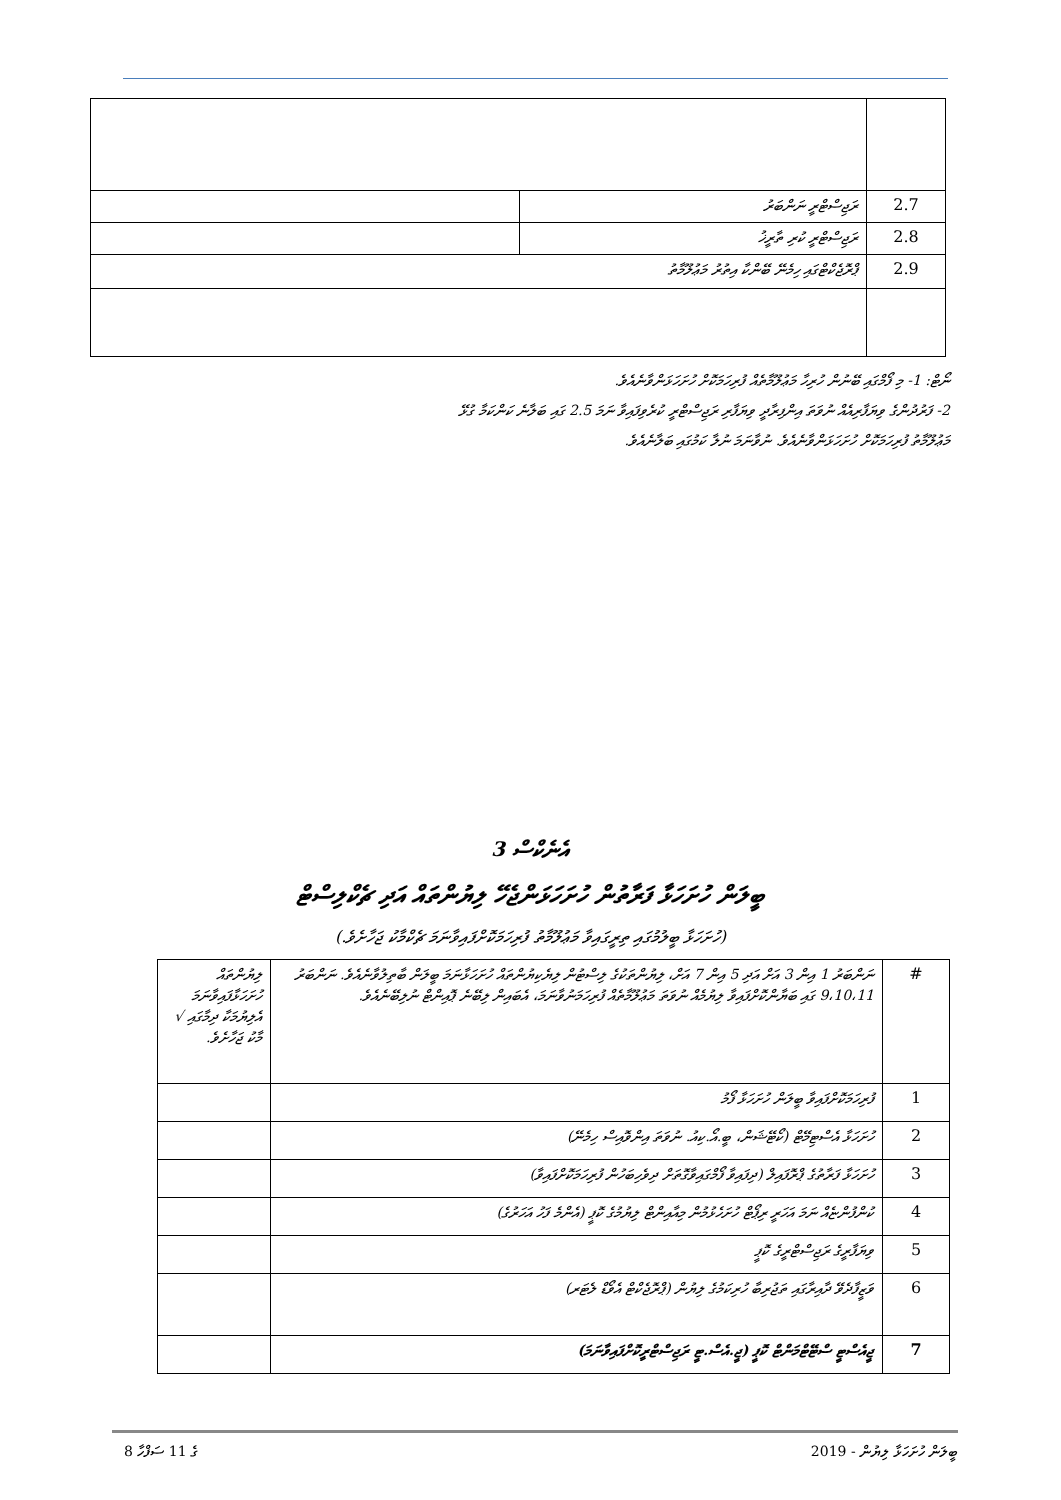| 2.7 | ރަޖިސްޓްރީ ނަންބަރު | |
| 2.8 | ރަޖިސްޓްރީ ކުރި ތާރީޚު | |
| 2.9 | ޕްރޮޖެކްޓްގައި ހިމެނޭ ބޭންކާ އިތުރު މަޢުލޫމާތު | |
ނޯޓް: 1- މި ފޯމްގައި ބޭނުން ހުރިހާ މަޢުލޫމާތެއް ފުރިހަމަކޮށް ހުށަހަޅަންވާނެއެވެ.
2- ފަރުދުންގެ ވިޔަފާރިއެއް ނުވަތަ އިންފިރާދީ ވިޔަފާރި ރަޖިސްޓްރީ ކުރެވިފައިވާ ނަމަ 2.5 ގައި ބަލާނެ ކަންކަމާ ގުޅޭ
މަޢުލޫމާތު ފުރިހަމަކޮށް ހުށަހަޅަންވާނެއެވެ. ނުވާނަމަ ނުލާ ކަމުގައި ބަލާނެއެވެ.
އެނެކްސް 3
ބީލަން ހުށަހަޅާ ފަރާތުން ހުށަހަޅަންޖެހޭ ލިޔުންތައް އަދި ޗެކްލިސްޓް
(ހުށަހަޅާ ބީލުމުގައި ތިރީގައިވާ މަޢުލޫމާތު ފުރިހަމަކޮށްފައިވާނަމަ ޗެކްމާކު ޖަހާށެވެ.)
| # | ނަންބަރު 1 އިން 3 އަށް އަދި 5 އިން 7 އަށް، ލިޔުންތަކުގެ ލިސްޓުން ލިޔެކިޔުންތައް ހުށަހަޅާނަމަ ބީލަން ބާތިލުވާނެއެވެ. ނަންބަރު 9،10،11 ގައި ބަޔާންކޮށްފައިވާ ލިޔުމެއް ނުވަތަ މަޢުލޫމާތެއް ފުރިހަމަނުވާނަމަ، އެބައިން ލިބޭނެ ޕޮއިންޓް ނުލިބޭނެއެވެ. | ލިޔުންތައް ހުށަހަޅާފައިވާނަމަ އެލިޔުމަކާ ދިމާގައި √ މާކު ޖަހާށެވެ. |
| 1 | ފުރިހަމަކޮށްފައިވާ ބީލަން ހުށަހަޅާ ފޯމު | |
| 2 | ހުށަހަޅާ އެސްޓިމޭޓް (ކޯޓޭޝަން، ބީ.އޯ.ކިއު. ނުވަތަ އިންވޮއިސް ހިމެނޭ) | |
| 3 | ހުށަހަޅާ ފަރާތުގެ ޕްރޮފައިލް (ދިފައިވާ ފޯމްގައިވާގޮތަށް ދިވެހިބަހުން ފުރިހަމަކޮށްފައިވާ) | |
| 4 | ކުންފުންޏެއް ނަމަ އަހަރީ ރިޕޯޓް ހުށަހެޅުމުން މިއާއިންޓް ލިޔުމުގެ ކޮޕީ (އެންމެ ފަހު އަހަރުގެ) | |
| 5 | ވިޔަފާރީގެ ރަޖިސްޓްރީގެ ކޮޕީ | |
| 6 | ވަޒީފާދެވޭ ދާއިރާގައި ތަޖުރިބާ ހުރިކަމުގެ ލިޔުން (ޕްރޮޖެކްޓް އެވޯޑް ލެޓަރ) | |
| 7 | ޖީއެސްޓީ ސްޓޭޓްމަންޓް ކޮޕީ (ޖީ.އެސް.ޓީ ރަޖިސްޓްރީކޮށްފައިވާނަމަ) | |
8 ގެ 11 ސަފްހާ ބީލަން ހުށަހަޅާ ލިޔުން - 2019